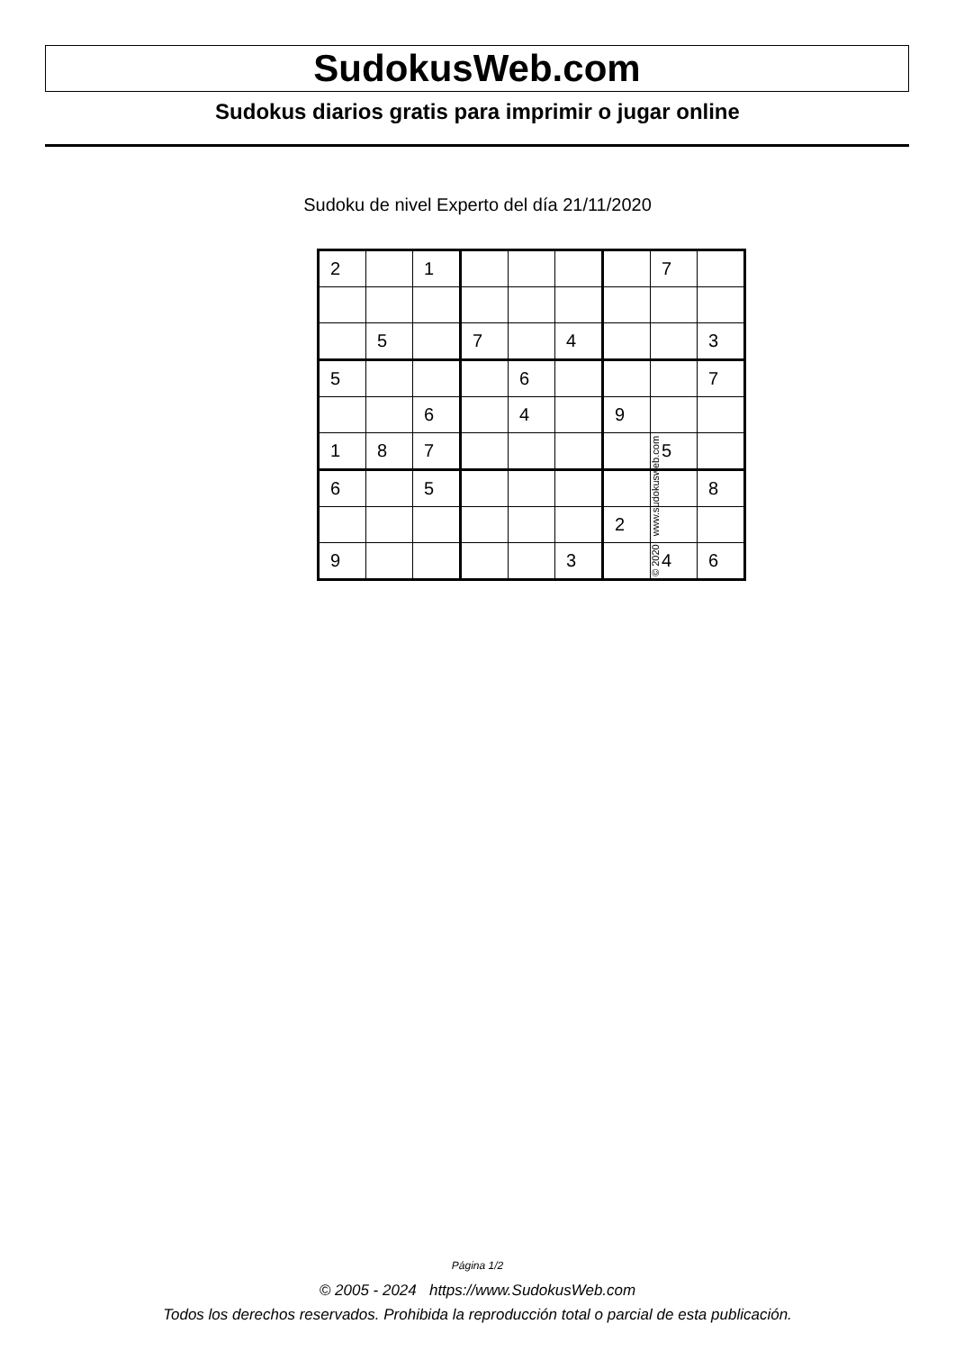SudokusWeb.com
Sudokus diarios gratis para imprimir o jugar online
Sudoku de nivel Experto del día 21/11/2020
| 2 | | 1 | | | | | 7 | |
| | 5 | | 7 | | 4 | | | 3 |
| 5 | | | | 6 | | | | 7 |
| | | 6 | | 4 | | 9 | | |
| 1 | 8 | 7 | | | | | 5 | |
| 6 | | 5 | | | | | | 8 |
| | | | | | | 2 | | |
| 9 | | | | | 3 | | 4 | 6 |
© 2020 www.sudokusweb.com
Página 1/2
© 2005 - 2024 https://www.SudokusWeb.com
Todos los derechos reservados. Prohibida la reproducción total o parcial de esta publicación.